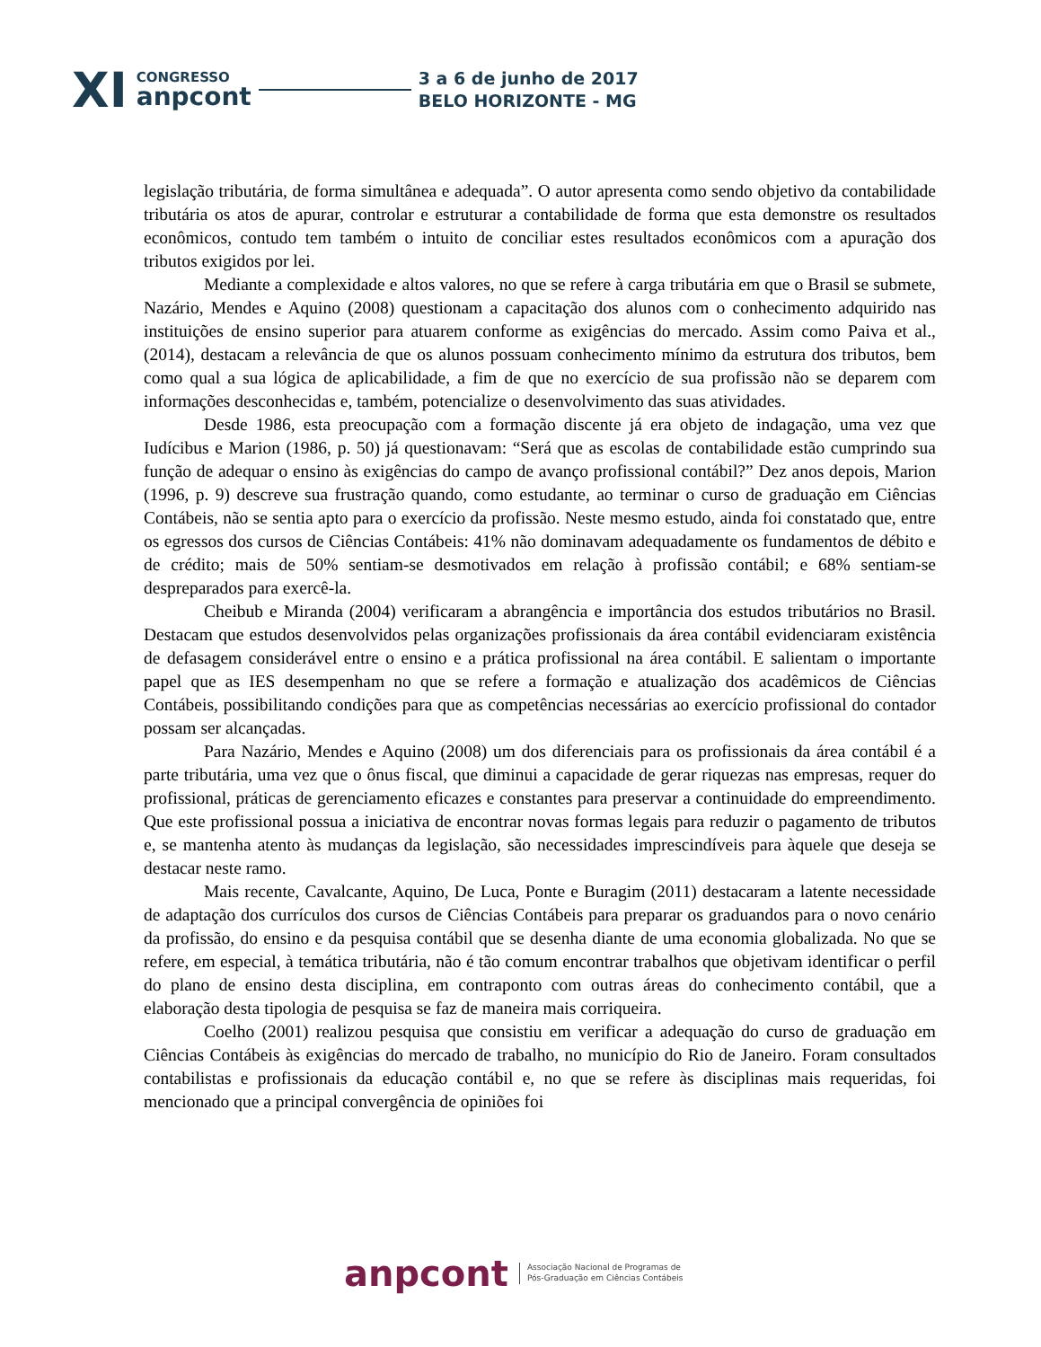XI
CONGRESSO
anpcont
3 a 6 de junho de 2017
BELO HORIZONTE - MG
legislação tributária, de forma simultânea e adequada”. O autor apresenta como sendo objetivo da contabilidade tributária os atos de apurar, controlar e estruturar a contabilidade de forma que esta demonstre os resultados econômicos, contudo tem também o intuito de conciliar estes resultados econômicos com a apuração dos tributos exigidos por lei.
Mediante a complexidade e altos valores, no que se refere à carga tributária em que o Brasil se submete, Nazário, Mendes e Aquino (2008) questionam a capacitação dos alunos com o conhecimento adquirido nas instituições de ensino superior para atuarem conforme as exigências do mercado. Assim como Paiva et al., (2014), destacam a relevância de que os alunos possuam conhecimento mínimo da estrutura dos tributos, bem como qual a sua lógica de aplicabilidade, a fim de que no exercício de sua profissão não se deparem com informações desconhecidas e, também, potencialize o desenvolvimento das suas atividades.
Desde 1986, esta preocupação com a formação discente já era objeto de indagação, uma vez que Iudícibus e Marion (1986, p. 50) já questionavam: “Será que as escolas de contabilidade estão cumprindo sua função de adequar o ensino às exigências do campo de avanço profissional contábil?” Dez anos depois, Marion (1996, p. 9) descreve sua frustração quando, como estudante, ao terminar o curso de graduação em Ciências Contábeis, não se sentia apto para o exercício da profissão. Neste mesmo estudo, ainda foi constatado que, entre os egressos dos cursos de Ciências Contábeis: 41% não dominavam adequadamente os fundamentos de débito e de crédito; mais de 50% sentiam-se desmotivados em relação à profissão contábil; e 68% sentiam-se despreparados para exercê-la.
Cheibub e Miranda (2004) verificaram a abrangência e importância dos estudos tributários no Brasil. Destacam que estudos desenvolvidos pelas organizações profissionais da área contábil evidenciaram existência de defasagem considerável entre o ensino e a prática profissional na área contábil. E salientam o importante papel que as IES desempenham no que se refere a formação e atualização dos acadêmicos de Ciências Contábeis, possibilitando condições para que as competências necessárias ao exercício profissional do contador possam ser alcançadas.
Para Nazário, Mendes e Aquino (2008) um dos diferenciais para os profissionais da área contábil é a parte tributária, uma vez que o ônus fiscal, que diminui a capacidade de gerar riquezas nas empresas, requer do profissional, práticas de gerenciamento eficazes e constantes para preservar a continuidade do empreendimento. Que este profissional possua a iniciativa de encontrar novas formas legais para reduzir o pagamento de tributos e, se mantenha atento às mudanças da legislação, são necessidades imprescindíveis para àquele que deseja se destacar neste ramo.
Mais recente, Cavalcante, Aquino, De Luca, Ponte e Buragim (2011) destacaram a latente necessidade de adaptação dos currículos dos cursos de Ciências Contábeis para preparar os graduandos para o novo cenário da profissão, do ensino e da pesquisa contábil que se desenha diante de uma economia globalizada. No que se refere, em especial, à temática tributária, não é tão comum encontrar trabalhos que objetivam identificar o perfil do plano de ensino desta disciplina, em contraponto com outras áreas do conhecimento contábil, que a elaboração desta tipologia de pesquisa se faz de maneira mais corriqueira.
Coelho (2001) realizou pesquisa que consistiu em verificar a adequação do curso de graduação em Ciências Contábeis às exigências do mercado de trabalho, no município do Rio de Janeiro. Foram consultados contabilistas e profissionais da educação contábil e, no que se refere às disciplinas mais requeridas, foi mencionado que a principal convergência de opiniões foi
anpcont
Associação Nacional de Programas de
Pós-Graduação em Ciências Contábeis